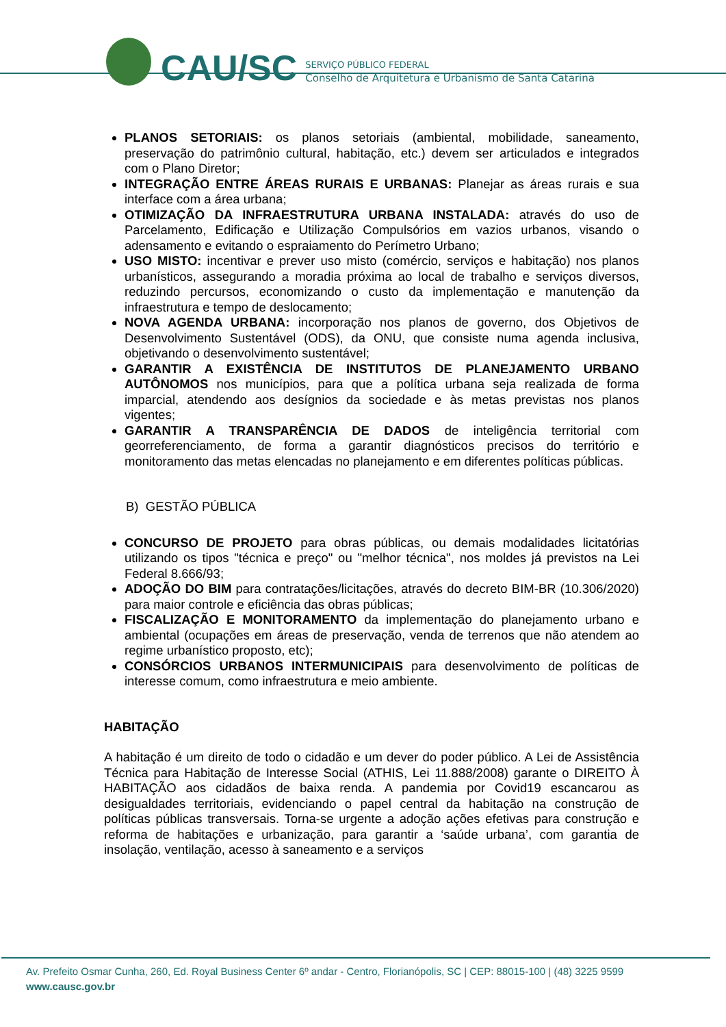CAU/SC
SERVIÇO PÚBLICO FEDERAL
Conselho de Arquitetura e Urbanismo de Santa Catarina
PLANOS SETORIAIS: os planos setoriais (ambiental, mobilidade, saneamento, preservação do patrimônio cultural, habitação, etc.) devem ser articulados e integrados com o Plano Diretor;
INTEGRAÇÃO ENTRE ÁREAS RURAIS E URBANAS: Planejar as áreas rurais e sua interface com a área urbana;
OTIMIZAÇÃO DA INFRAESTRUTURA URBANA INSTALADA: através do uso de Parcelamento, Edificação e Utilização Compulsórios em vazios urbanos, visando o adensamento e evitando o espraiamento do Perímetro Urbano;
USO MISTO: incentivar e prever uso misto (comércio, serviços e habitação) nos planos urbanísticos, assegurando a moradia próxima ao local de trabalho e serviços diversos, reduzindo percursos, economizando o custo da implementação e manutenção da infraestrutura e tempo de deslocamento;
NOVA AGENDA URBANA: incorporação nos planos de governo, dos Objetivos de Desenvolvimento Sustentável (ODS), da ONU, que consiste numa agenda inclusiva, objetivando o desenvolvimento sustentável;
GARANTIR A EXISTÊNCIA DE INSTITUTOS DE PLANEJAMENTO URBANO AUTÔNOMOS nos municípios, para que a política urbana seja realizada de forma imparcial, atendendo aos desígnios da sociedade e às metas previstas nos planos vigentes;
GARANTIR A TRANSPARÊNCIA DE DADOS de inteligência territorial com georreferenciamento, de forma a garantir diagnósticos precisos do território e monitoramento das metas elencadas no planejamento e em diferentes políticas públicas.
B) GESTÃO PÚBLICA
CONCURSO DE PROJETO para obras públicas, ou demais modalidades licitatórias utilizando os tipos "técnica e preço" ou "melhor técnica", nos moldes já previstos na Lei Federal 8.666/93;
ADOÇÃO DO BIM para contratações/licitações, através do decreto BIM-BR (10.306/2020) para maior controle e eficiência das obras públicas;
FISCALIZAÇÃO E MONITORAMENTO da implementação do planejamento urbano e ambiental (ocupações em áreas de preservação, venda de terrenos que não atendem ao regime urbanístico proposto, etc);
CONSÓRCIOS URBANOS INTERMUNICIPAIS para desenvolvimento de políticas de interesse comum, como infraestrutura e meio ambiente.
HABITAÇÃO
A habitação é um direito de todo o cidadão e um dever do poder público. A Lei de Assistência Técnica para Habitação de Interesse Social (ATHIS, Lei 11.888/2008) garante o DIREITO À HABITAÇÃO aos cidadãos de baixa renda. A pandemia por Covid19 escancarou as desigualdades territoriais, evidenciando o papel central da habitação na construção de políticas públicas transversais. Torna-se urgente a adoção ações efetivas para construção e reforma de habitações e urbanização, para garantir a ‘saúde urbana’, com garantia de insolação, ventilação, acesso à saneamento e a serviços
Av. Prefeito Osmar Cunha, 260, Ed. Royal Business Center 6º andar - Centro, Florianópolis, SC | CEP: 88015-100 | (48) 3225 9599
www.causc.gov.br